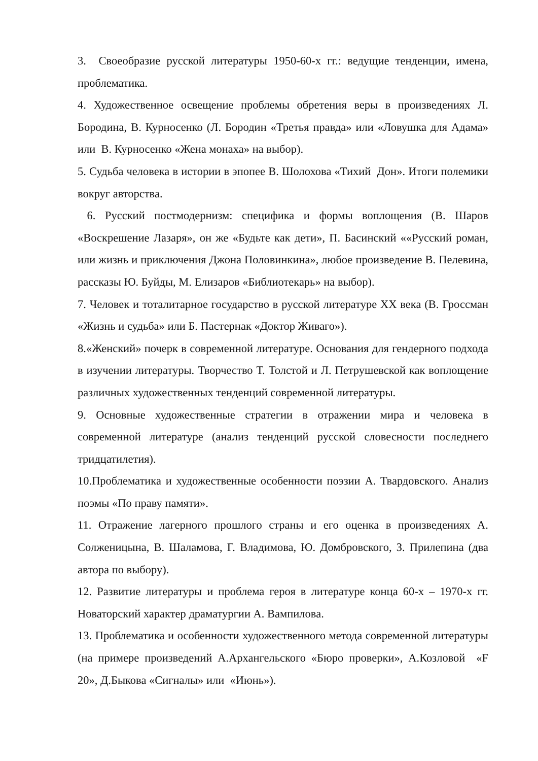3. Своеобразие русской литературы 1950-60-х гг.: ведущие тенденции, имена, проблематика.
4. Художественное освещение проблемы обретения веры в произведениях Л. Бородина, В. Курносенко (Л. Бородин «Третья правда» или «Ловушка для Адама» или В. Курносенко «Жена монаха» на выбор).
5. Судьба человека в истории в эпопее В. Шолохова «Тихий Дон». Итоги полемики вокруг авторства.
6. Русский постмодернизм: специфика и формы воплощения (В. Шаров «Воскрешение Лазаря», он же «Будьте как дети», П. Басинский ««Русский роман, или жизнь и приключения Джона Половинкина», любое произведение В. Пелевина, рассказы Ю. Буйды, М. Елизаров «Библиотекарь» на выбор).
7. Человек и тоталитарное государство в русской литературе XX века (В. Гроссман «Жизнь и судьба» или Б. Пастернак «Доктор Живаго»).
8.«Женский» почерк в современной литературе. Основания для гендерного подхода в изучении литературы. Творчество Т. Толстой и Л. Петрушевской как воплощение различных художественных тенденций современной литературы.
9. Основные художественные стратегии в отражении мира и человека в современной литературе (анализ тенденций русской словесности последнего тридцатилетия).
10.Проблематика и художественные особенности поэзии А. Твардовского. Анализ поэмы «По праву памяти».
11. Отражение лагерного прошлого страны и его оценка в произведениях А. Солженицына, В. Шаламова, Г. Владимова, Ю. Домбровского, З. Прилепина (два автора по выбору).
12. Развитие литературы и проблема героя в литературе конца 60-х – 1970-х гг. Новаторский характер драматургии А. Вампилова.
13. Проблематика и особенности художественного метода современной литературы (на примере произведений А.Архангельского «Бюро проверки», А.Козловой «F 20», Д.Быкова «Сигналы» или «Июнь»).